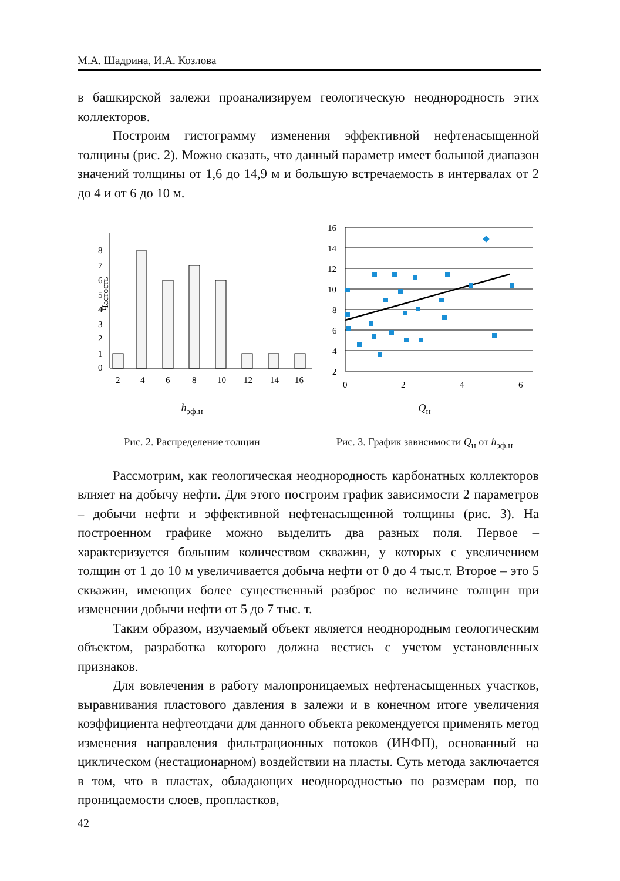М.А. Шадрина, И.А. Козлова
в башкирской залежи проанализируем геологическую неоднородность этих коллекторов.
Построим гистограмму изменения эффективной нефтенасыщенной толщины (рис. 2). Можно сказать, что данный параметр имеет большой диапазон значений толщины от 1,6 до 14,9 м и большую встречаемость в интервалах от 2 до 4 и от 6 до 10 м.
Частость
0
1
2
3
4
5
6
7
8
2
4
6
8
10
12
14
16
h<sub>эф.н</sub>
Рис. 2. Распределение толщин
16
14
12
10
8
6
4
2
0
2
4
6
Q<sub>н</sub>
Рис. 3. График зависимости Q<sub>н</sub> от h<sub>эф.н</sub>
Рассмотрим, как геологическая неоднородность карбонатных коллекторов влияет на добычу нефти. Для этого построим график зависимости 2 параметров – добычи нефти и эффективной нефтенасыщенной толщины (рис. 3). На построенном графике можно выделить два разных поля. Первое – характеризуется большим количеством скважин, у которых с увеличением толщин от 1 до 10 м увеличивается добыча нефти от 0 до 4 тыс.т. Второе – это 5 скважин, имеющих более существенный разброс по величине толщин при изменении добычи нефти от 5 до 7 тыс. т.
Таким образом, изучаемый объект является неоднородным геологическим объектом, разработка которого должна вестись с учетом установленных признаков.
Для вовлечения в работу малопроницаемых нефтенасыщенных участков, выравнивания пластового давления в залежи и в конечном итоге увеличения коэффициента нефтеотдачи для данного объекта рекомендуется применять метод изменения направления фильтрационных потоков (ИНФП), основанный на циклическом (нестационарном) воздействии на пласты. Суть метода заключается в том, что в пластах, обладающих неоднородностью по размерам пор, по проницаемости слоев, пропластков,
42